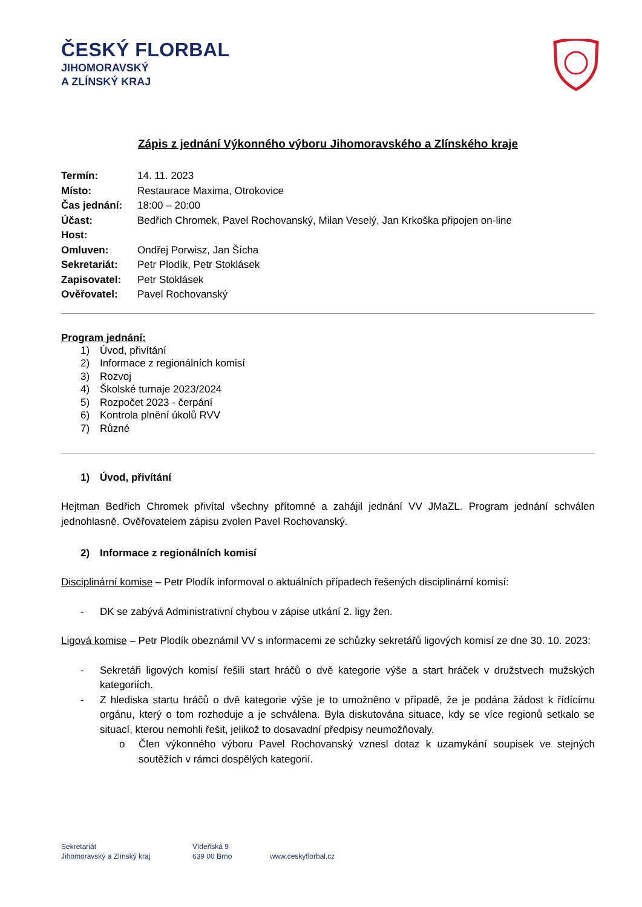ČESKÝ FLORBAL
JIHOMORAVSKÝ
A ZLÍNSKÝ KRAJ
Zápis z jednání Výkonného výboru Jihomoravského a Zlínského kraje
| Termín: | 14. 11. 2023 |
| Místo: | Restaurace Maxima, Otrokovice |
| Čas jednání: | 18:00 – 20:00 |
| Účast: | Bedřich Chromek, Pavel Rochovanský, Milan Veselý, Jan Krkoška připojen on-line |
| Host: | |
| Omluven: | Ondřej Porwisz, Jan Šícha |
| Sekretariát: | Petr Plodík, Petr Stoklásek |
| Zapisovatel: | Petr Stoklásek |
| Ověřovatel: | Pavel Rochovanský |
Program jednání:
1) Úvod, přivítání
2) Informace z regionálních komisí
3) Rozvoj
4) Školské turnaje 2023/2024
5) Rozpočet 2023 - čerpání
6) Kontrola plnění úkolů RVV
7) Různé
1) Úvod, přivítání
Hejtman Bedřich Chromek přivítal všechny přítomné a zahájil jednání VV JMaZL. Program jednání schválen jednohlasně. Ověřovatelem zápisu zvolen Pavel Rochovanský.
2) Informace z regionálních komisí
Disciplinární komise – Petr Plodík informoval o aktuálních případech řešených disciplinární komisí:
- DK se zabývá Administrativní chybou v zápise utkání 2. ligy žen.
Ligová komise – Petr Plodík obeznámil VV s informacemi ze schůzky sekretářů ligových komisí ze dne 30. 10. 2023:
- Sekretáři ligových komisí řešili start hráčů o dvě kategorie výše a start hráček v družstvech mužských kategoriích.
- Z hlediska startu hráčů o dvě kategorie výše je to umožněno v případě, že je podána žádost k řídícímu orgánu, který o tom rozhoduje a je schválena. Byla diskutována situace, kdy se více regionů setkalo se situací, kterou nemohli řešit, jelikož to dosavadní předpisy neumožňovaly.
o Člen výkonného výboru Pavel Rochovanský vznesl dotaz k uzamykání soupisek ve stejných soutěžích v rámci dospělých kategorií.
Sekretariát
Jihomoravský a Zlínský kraj
Vídeňská 9
639 00 Brno
www.ceskyflorbal.cz